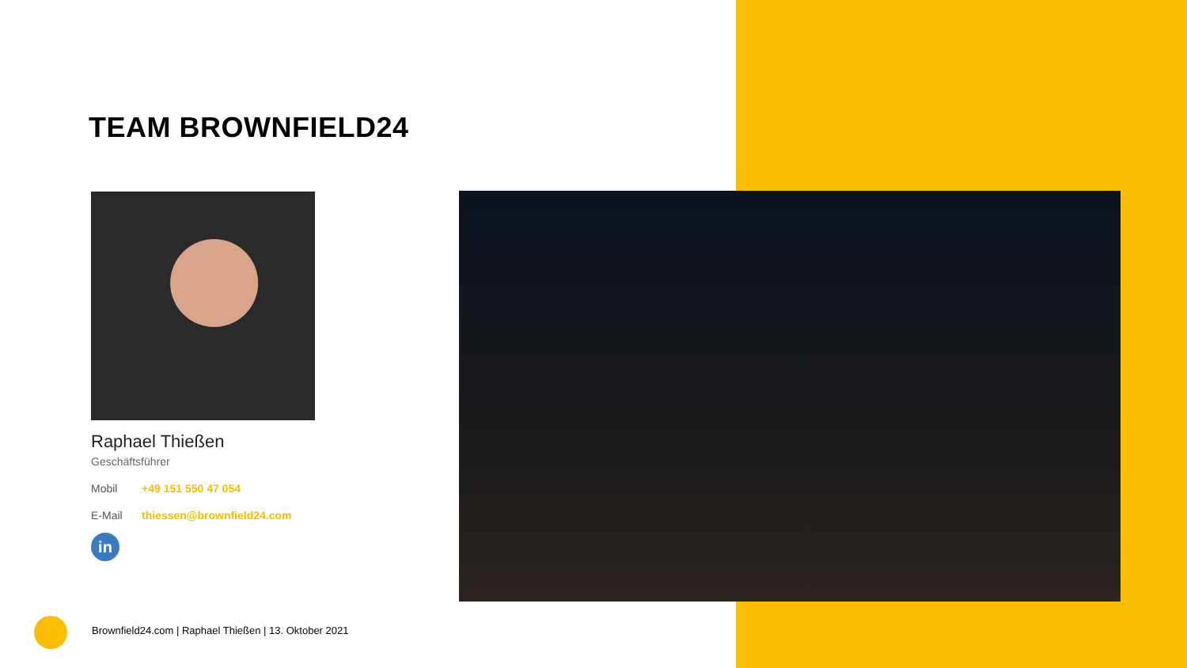TEAM BROWNFIELD24
Raphael Thießen
Geschäftsführer
Mobil +49 151 550 47 054
E-Mail thiessen@brownfield24.com
in
Brownfield24.com | Raphael Thießen | 13. Oktober 2021